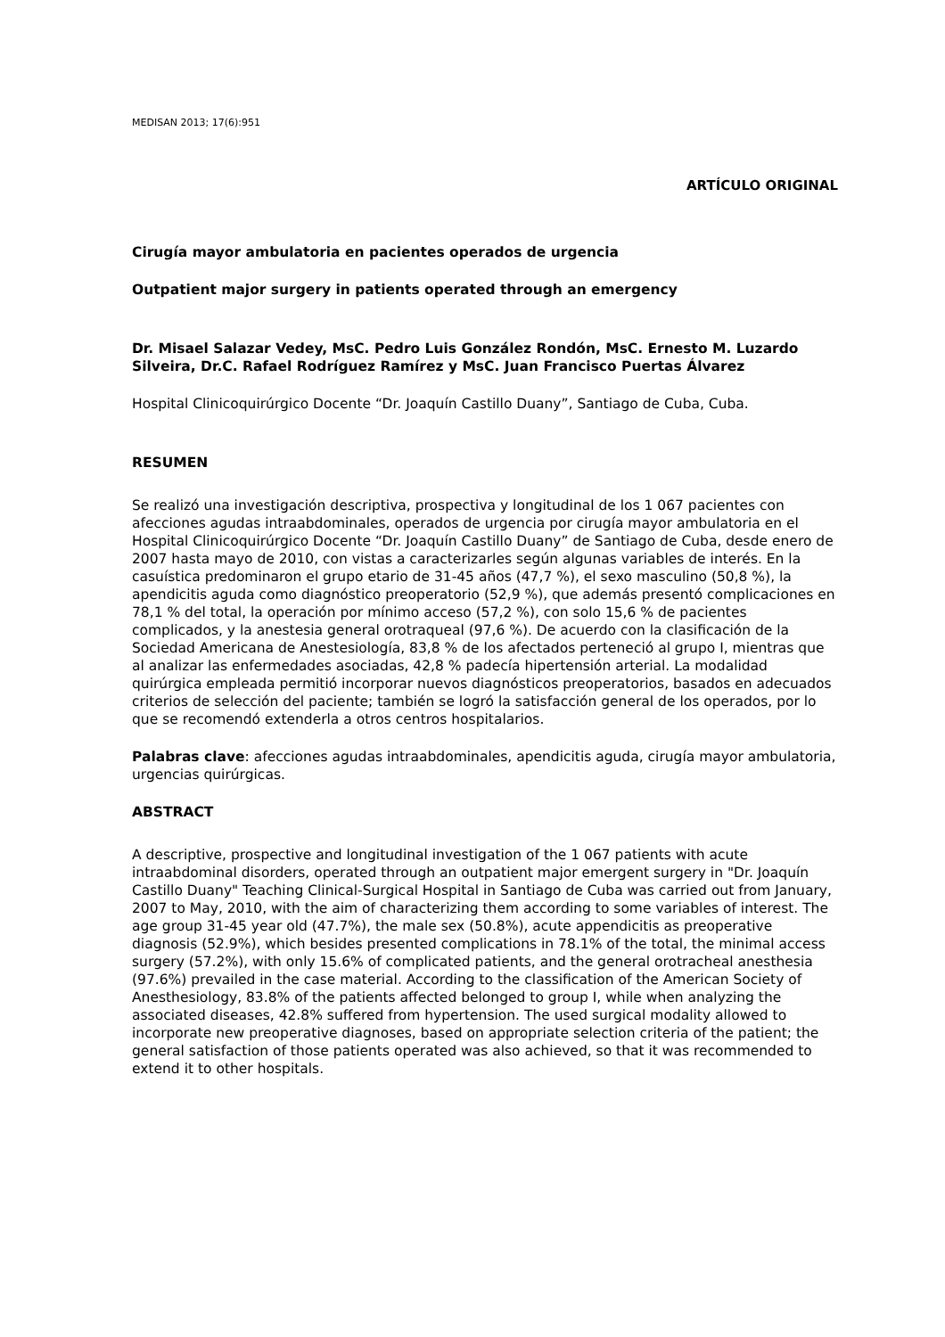MEDISAN 2013; 17(6):951
ARTÍCULO ORIGINAL
Cirugía mayor ambulatoria en pacientes operados de urgencia
Outpatient major surgery in patients operated through an emergency
Dr. Misael Salazar Vedey, MsC. Pedro Luis González Rondón, MsC. Ernesto M. Luzardo Silveira, Dr.C. Rafael Rodríguez Ramírez y MsC. Juan Francisco Puertas Álvarez
Hospital Clinicoquirúrgico Docente “Dr. Joaquín Castillo Duany”, Santiago de Cuba, Cuba.
RESUMEN
Se realizó una investigación descriptiva, prospectiva y longitudinal de los 1 067 pacientes con afecciones agudas intraabdominales, operados de urgencia por cirugía mayor ambulatoria en el Hospital Clinicoquirúrgico Docente “Dr. Joaquín Castillo Duany” de Santiago de Cuba, desde enero de 2007 hasta mayo de 2010, con vistas a caracterizarles según algunas variables de interés. En la casuística predominaron el grupo etario de 31-45 años (47,7 %), el sexo masculino (50,8 %), la apendicitis aguda como diagnóstico preoperatorio (52,9 %), que además presentó complicaciones en 78,1 % del total, la operación por mínimo acceso (57,2 %), con solo 15,6 % de pacientes complicados, y la anestesia general orotraqueal (97,6 %). De acuerdo con la clasificación de la Sociedad Americana de Anestesiología, 83,8 % de los afectados perteneció al grupo I, mientras que al analizar las enfermedades asociadas, 42,8 % padecía hipertensión arterial. La modalidad quirúrgica empleada permitió incorporar nuevos diagnósticos preoperatorios, basados en adecuados criterios de selección del paciente; también se logró la satisfacción general de los operados, por lo que se recomendó extenderla a otros centros hospitalarios.
Palabras clave: afecciones agudas intraabdominales, apendicitis aguda, cirugía mayor ambulatoria, urgencias quirúrgicas.
ABSTRACT
A descriptive, prospective and longitudinal investigation of the 1 067 patients with acute intraabdominal disorders, operated through an outpatient major emergent surgery in "Dr. Joaquín Castillo Duany" Teaching Clinical-Surgical Hospital in Santiago de Cuba was carried out from January, 2007 to May, 2010, with the aim of characterizing them according to some variables of interest. The age group 31-45 year old (47.7%), the male sex (50.8%), acute appendicitis as preoperative diagnosis (52.9%), which besides presented complications in 78.1% of the total, the minimal access surgery (57.2%), with only 15.6% of complicated patients, and the general orotracheal anesthesia (97.6%) prevailed in the case material. According to the classification of the American Society of Anesthesiology, 83.8% of the patients affected belonged to group I, while when analyzing the associated diseases, 42.8% suffered from hypertension. The used surgical modality allowed to incorporate new preoperative diagnoses, based on appropriate selection criteria of the patient; the general satisfaction of those patients operated was also achieved, so that it was recommended to extend it to other hospitals.